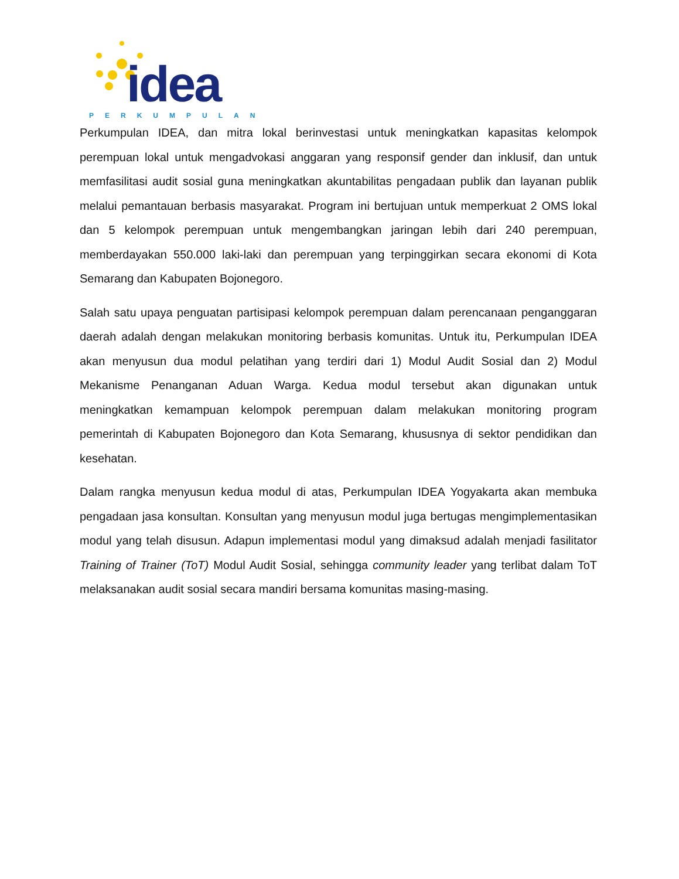idea
PERKUMPULAN
Perkumpulan IDEA, dan mitra lokal berinvestasi untuk meningkatkan kapasitas kelompok perempuan lokal untuk mengadvokasi anggaran yang responsif gender dan inklusif, dan untuk memfasilitasi audit sosial guna meningkatkan akuntabilitas pengadaan publik dan layanan publik melalui pemantauan berbasis masyarakat. Program ini bertujuan untuk memperkuat 2 OMS lokal dan 5 kelompok perempuan untuk mengembangkan jaringan lebih dari 240 perempuan, memberdayakan 550.000 laki-laki dan perempuan yang terpinggirkan secara ekonomi di Kota Semarang dan Kabupaten Bojonegoro.
Salah satu upaya penguatan partisipasi kelompok perempuan dalam perencanaan penganggaran daerah adalah dengan melakukan monitoring berbasis komunitas. Untuk itu, Perkumpulan IDEA akan menyusun dua modul pelatihan yang terdiri dari 1) Modul Audit Sosial dan 2) Modul Mekanisme Penanganan Aduan Warga. Kedua modul tersebut akan digunakan untuk meningkatkan kemampuan kelompok perempuan dalam melakukan monitoring program pemerintah di Kabupaten Bojonegoro dan Kota Semarang, khususnya di sektor pendidikan dan kesehatan.
Dalam rangka menyusun kedua modul di atas, Perkumpulan IDEA Yogyakarta akan membuka pengadaan jasa konsultan. Konsultan yang menyusun modul juga bertugas mengimplementasikan modul yang telah disusun. Adapun implementasi modul yang dimaksud adalah menjadi fasilitator Training of Trainer (ToT) Modul Audit Sosial, sehingga community leader yang terlibat dalam ToT melaksanakan audit sosial secara mandiri bersama komunitas masing-masing.